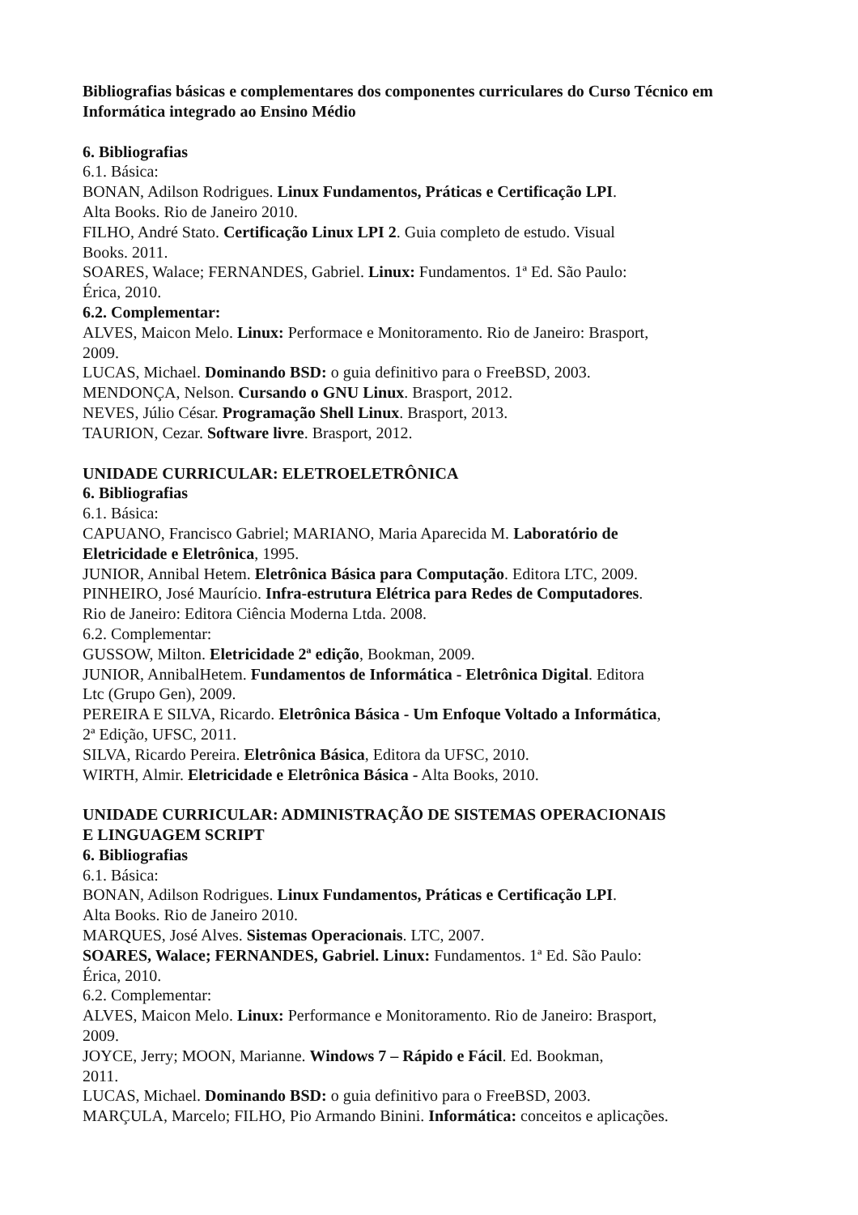Bibliografias básicas e complementares dos componentes curriculares do Curso Técnico em Informática integrado ao Ensino Médio
6. Bibliografias
6.1. Básica:
BONAN, Adilson Rodrigues. Linux Fundamentos, Práticas e Certificação LPI.
Alta Books. Rio de Janeiro 2010.
FILHO, André Stato. Certificação Linux LPI 2. Guia completo de estudo. Visual
Books. 2011.
SOARES, Walace; FERNANDES, Gabriel. Linux: Fundamentos. 1ª Ed. São Paulo:
Érica, 2010.
6.2. Complementar:
ALVES, Maicon Melo. Linux: Performace e Monitoramento. Rio de Janeiro: Brasport,
2009.
LUCAS, Michael. Dominando BSD: o guia definitivo para o FreeBSD, 2003.
MENDONÇA, Nelson. Cursando o GNU Linux. Brasport, 2012.
NEVES, Júlio César. Programação Shell Linux. Brasport, 2013.
TAURION, Cezar. Software livre. Brasport, 2012.
UNIDADE CURRICULAR: ELETROELETRÔNICA
6. Bibliografias
6.1. Básica:
CAPUANO, Francisco Gabriel; MARIANO, Maria Aparecida M. Laboratório de
Eletricidade e Eletrônica, 1995.
JUNIOR, Annibal Hetem. Eletrônica Básica para Computação. Editora LTC, 2009.
PINHEIRO, José Maurício. Infra-estrutura Elétrica para Redes de Computadores.
Rio de Janeiro: Editora Ciência Moderna Ltda. 2008.
6.2. Complementar:
GUSSOW, Milton. Eletricidade 2ª edição, Bookman, 2009.
JUNIOR, AnnibalHetem. Fundamentos de Informática - Eletrônica Digital. Editora
Ltc (Grupo Gen), 2009.
PEREIRA E SILVA, Ricardo. Eletrônica Básica - Um Enfoque Voltado a Informática,
2ª Edição, UFSC, 2011.
SILVA, Ricardo Pereira. Eletrônica Básica, Editora da UFSC, 2010.
WIRTH, Almir. Eletricidade e Eletrônica Básica - Alta Books, 2010.
UNIDADE CURRICULAR: ADMINISTRAÇÃO DE SISTEMAS OPERACIONAIS
E LINGUAGEM SCRIPT
6. Bibliografias
6.1. Básica:
BONAN, Adilson Rodrigues. Linux Fundamentos, Práticas e Certificação LPI.
Alta Books. Rio de Janeiro 2010.
MARQUES, José Alves. Sistemas Operacionais. LTC, 2007.
SOARES, Walace; FERNANDES, Gabriel. Linux: Fundamentos. 1ª Ed. São Paulo:
Érica, 2010.
6.2. Complementar:
ALVES, Maicon Melo. Linux: Performance e Monitoramento. Rio de Janeiro: Brasport,
2009.
JOYCE, Jerry; MOON, Marianne. Windows 7 – Rápido e Fácil. Ed. Bookman,
2011.
LUCAS, Michael. Dominando BSD: o guia definitivo para o FreeBSD, 2003.
MARÇULA, Marcelo; FILHO, Pio Armando Binini. Informática: conceitos e aplicações.